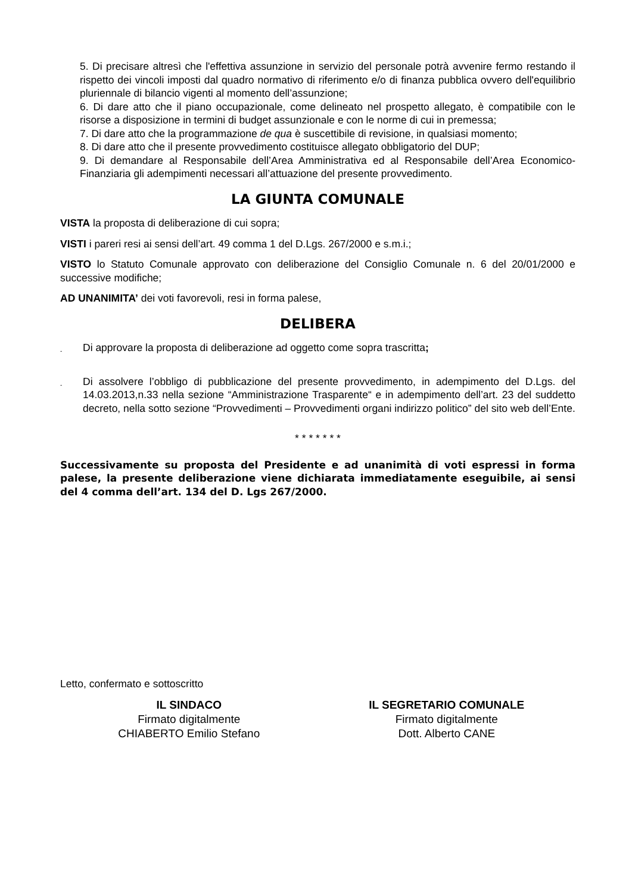5. Di precisare altresì che l'effettiva assunzione in servizio del personale potrà avvenire fermo restando il rispetto dei vincoli imposti dal quadro normativo di riferimento e/o di finanza pubblica ovvero dell'equilibrio pluriennale di bilancio vigenti al momento dell’assunzione;
6. Di dare atto che il piano occupazionale, come delineato nel prospetto allegato, è compatibile con le risorse a disposizione in termini di budget assunzionale e con le norme di cui in premessa;
7. Di dare atto che la programmazione de qua è suscettibile di revisione, in qualsiasi momento;
8. Di dare atto che il presente provvedimento costituisce allegato obbligatorio del DUP;
9. Di demandare al Responsabile dell’Area Amministrativa ed al Responsabile dell’Area Economico-Finanziaria gli adempimenti necessari all’attuazione del presente provvedimento.
LA GIUNTA COMUNALE
VISTA la proposta di deliberazione di cui sopra;
VISTI i pareri resi ai sensi dell’art. 49 comma 1 del D.Lgs. 267/2000 e s.m.i.;
VISTO lo Statuto Comunale approvato con deliberazione del Consiglio Comunale n. 6 del 20/01/2000 e successive modifiche;
AD UNANIMITA’ dei voti favorevoli, resi in forma palese,
DELIBERA
- Di approvare la proposta di deliberazione ad oggetto come sopra trascritta;
- Di assolvere l’obbligo di pubblicazione del presente provvedimento, in adempimento del D.Lgs. del 14.03.2013,n.33 nella sezione “Amministrazione Trasparente“ e in adempimento dell’art. 23 del suddetto decreto, nella sotto sezione “Provvedimenti – Provvedimenti organi indirizzo politico” del sito web dell’Ente.
* * * * * * *
Successivamente su proposta del Presidente e ad unanimità di voti espressi in forma palese, la presente deliberazione viene dichiarata immediatamente eseguibile, ai sensi del 4 comma dell’art. 134 del D. Lgs 267/2000.
Letto, confermato e sottoscritto
IL SINDACO
Firmato digitalmente
CHIABERTO Emilio Stefano
IL SEGRETARIO COMUNALE
Firmato digitalmente
Dott. Alberto CANE